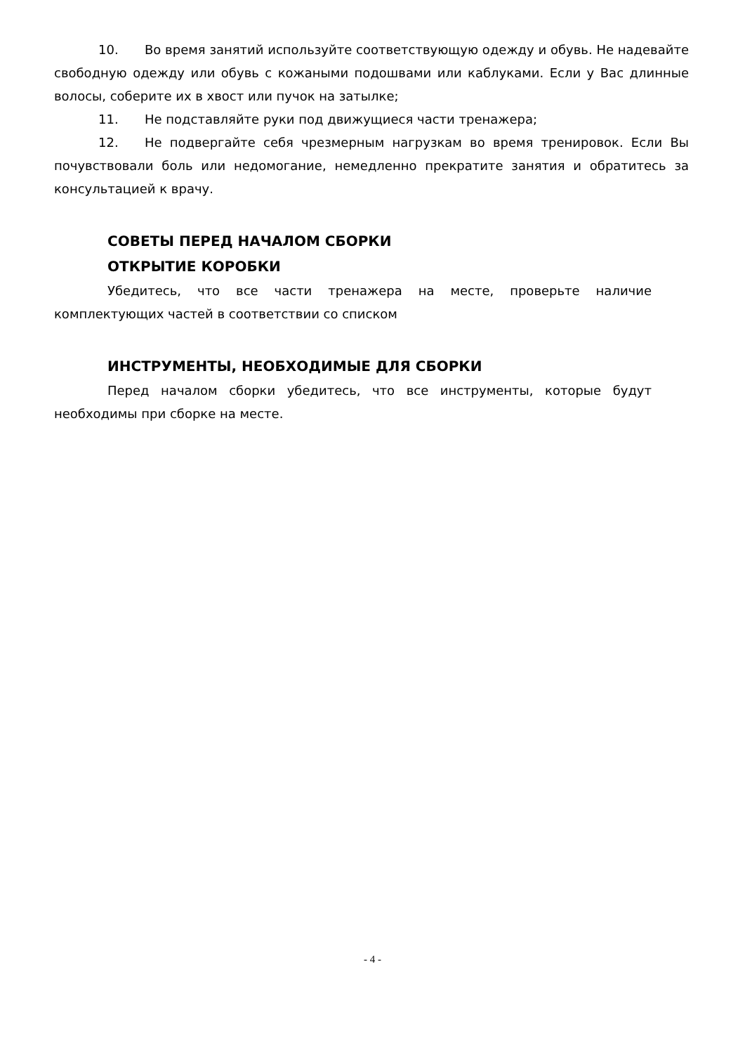10. Во время занятий используйте соответствующую одежду и обувь. Не надевайте свободную одежду или обувь с кожаными подошвами или каблуками. Если у Вас длинные волосы, соберите их в хвост или пучок на затылке;
11. Не подставляйте руки под движущиеся части тренажера;
12. Не подвергайте себя чрезмерным нагрузкам во время тренировок. Если Вы почувствовали боль или недомогание, немедленно прекратите занятия и обратитесь за консультацией к врачу.
СОВЕТЫ ПЕРЕД НАЧАЛОМ СБОРКИ
ОТКРЫТИЕ КОРОБКИ
Убедитесь, что все части тренажера на месте, проверьте наличие комплектующих частей в соответствии со списком
ИНСТРУМЕНТЫ, НЕОБХОДИМЫЕ ДЛЯ СБОРКИ
Перед началом сборки убедитесь, что все инструменты, которые будут необходимы при сборке на месте.
- 4 -